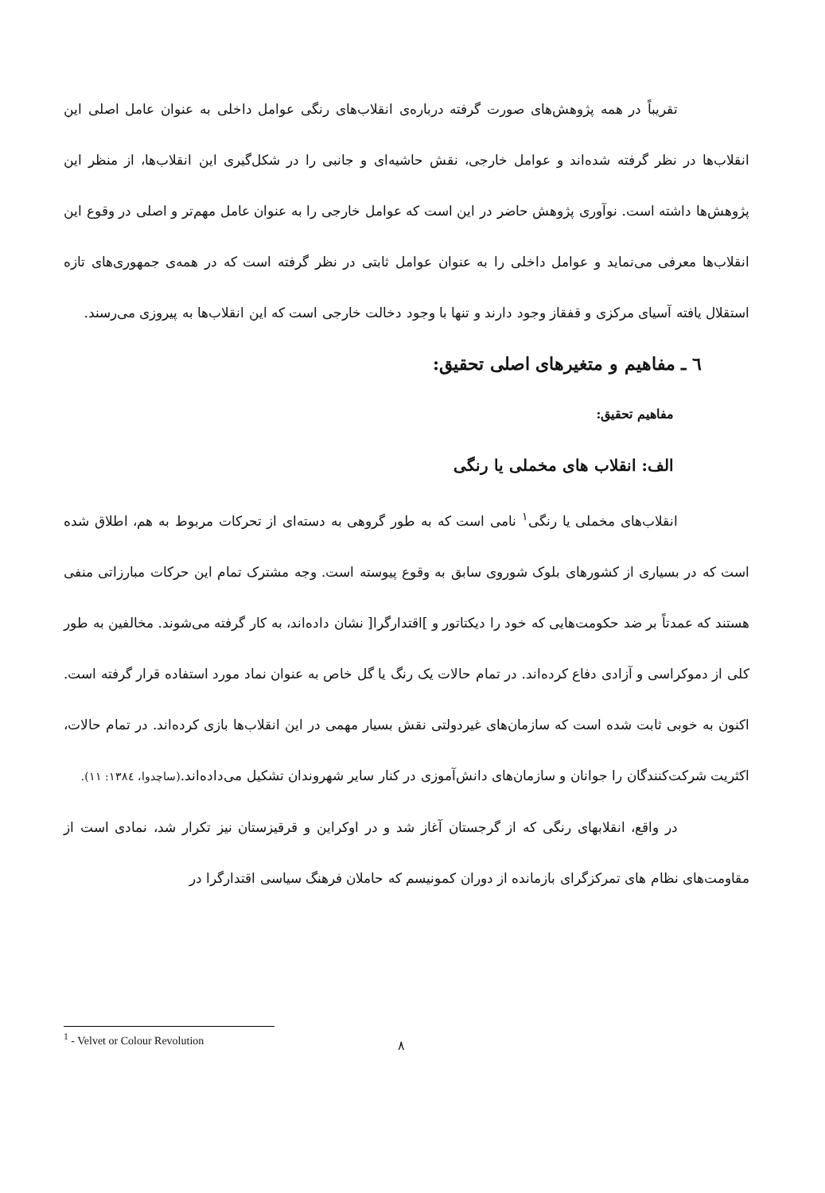تقریباً در همه پژوهش‌های صورت گرفته درباره‌ی انقلاب‌های رنگی عوامل داخلی به عنوان عامل اصلی این انقلاب‌ها در نظر گرفته شده‌اند و عوامل خارجی، نقش حاشیه‌ای و جانبی را در شکل‌گیری این انقلاب‌ها، از منظر این پژوهش‌ها داشته است. نوآوری پژوهش حاضر در این است که عوامل خارجی را به عنوان عامل مهم‌تر و اصلی در وقوع این انقلاب‌ها معرفی می‌نماید و عوامل داخلی را به عنوان عوامل ثابتی در نظر گرفته است که در همه‌ی جمهوری‌های تازه استقلال یافته آسیای مرکزی و قفقاز وجود دارند و تنها با وجود دخالت خارجی است که این انقلاب‌ها به پیروزی می‌رسند.
٦ ـ مفاهیم و متغیرهای اصلی تحقیق:
مفاهیم تحقیق:
الف: انقلاب های مخملی یا رنگی
انقلاب‌های مخملی یا رنگی<sup>١</sup> نامی است که به طور گروهی به دسته‌ای از تحرکات مربوط به هم، اطلاق شده است که در بسیاری از کشورهای بلوک شوروی سابق به وقوع پیوسته است. وجه مشترک تمام این حرکات مبارزاتی منفی هستند که عمدتاً بر ضد حکومت‌هایی که خود را دیکتاتور و ]اقتدارگرا[ نشان داده‌اند، به کار گرفته می‌شوند. مخالفین به طور کلی از دموکراسی و آزادی دفاع کرده‌اند. در تمام حالات یک رنگ یا گل خاص به عنوان نماد مورد استفاده قرار گرفته است. اکنون به خوبی ثابت شده است که سازمان‌های غیردولتی نقش بسیار مهمی در این انقلاب‌ها بازی کرده‌اند. در تمام حالات، اکثریت شرکت‌کنندگان را جوانان و سازمان‌های دانش‌آموزی در کنار سایر شهروندان تشکیل می‌داده‌اند.(ساچدوا، ١٣٨٤: ١١).
در واقع، انقلابهای رنگی که از گرجستان آغاز شد و در اوکراین و قرقیزستان نیز تکرار شد، نمادی است از مقاومت‌های نظام های تمرکزگرای بازمانده از دوران کمونیسم که حاملان فرهنگ سیاسی اقتدارگرا در
<sup>1</sup> - Velvet or Colour Revolution
٨